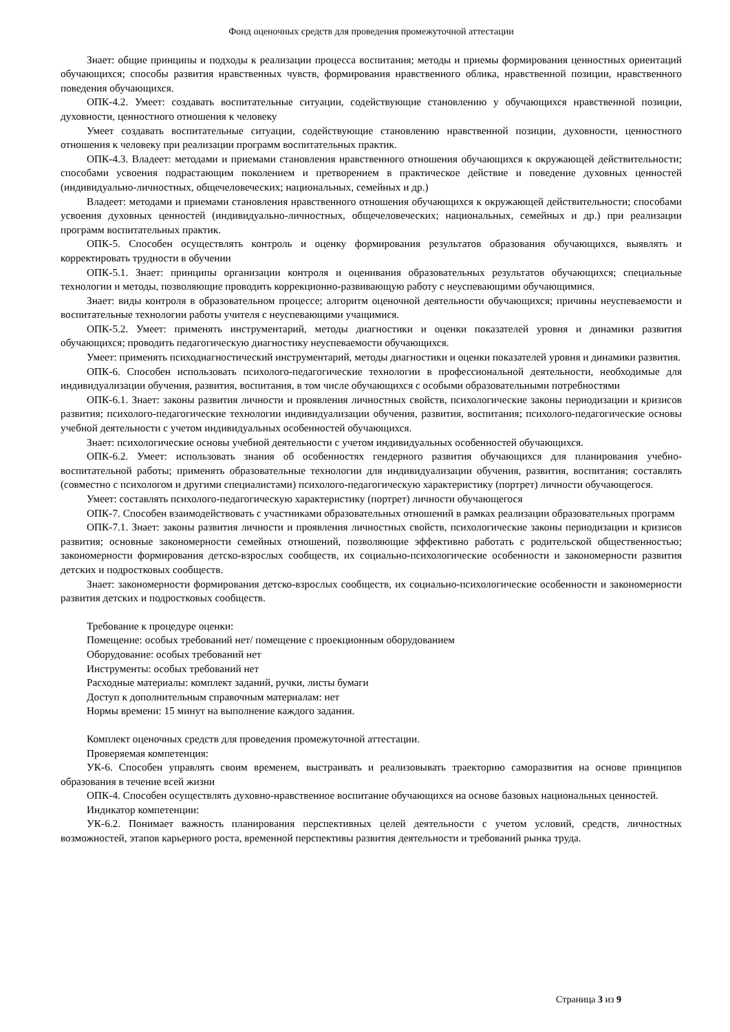Фонд оценочных средств для проведения промежуточной аттестации
Знает: общие принципы и подходы к реализации процесса воспитания; методы и приемы формирования ценностных ориентаций обучающихся; способы развития нравственных чувств, формирования нравственного облика, нравственной позиции, нравственного поведения обучающихся.
ОПК-4.2. Умеет: создавать воспитательные ситуации, содействующие становлению у обучающихся нравственной позиции, духовности, ценностного отношения к человеку
Умеет создавать воспитательные ситуации, содействующие становлению нравственной позиции, духовности, ценностного отношения к человеку при реализации программ воспитательных практик.
ОПК-4.3. Владеет: методами и приемами становления нравственного отношения обучающихся к окружающей действительности; способами усвоения подрастающим поколением и претворением в практическое действие и поведение духовных ценностей (индивидуально-личностных, общечеловеческих; национальных, семейных и др.)
Владеет: методами и приемами становления нравственного отношения обучающихся к окружающей действительности; способами усвоения духовных ценностей (индивидуально-личностных, общечеловеческих; национальных, семейных и др.) при реализации программ воспитательных практик.
ОПК-5. Способен осуществлять контроль и оценку формирования результатов образования обучающихся, выявлять и корректировать трудности в обучении
ОПК-5.1. Знает: принципы организации контроля и оценивания образовательных результатов обучающихся; специальные технологии и методы, позволяющие проводить коррекционно-развивающую работу с неуспевающими обучающимися.
Знает: виды контроля в образовательном процессе; алгоритм оценочной деятельности обучающихся; причины неуспеваемости и воспитательные технологии работы учителя с неуспевающими учащимися.
ОПК-5.2. Умеет: применять инструментарий, методы диагностики и оценки показателей уровня и динамики развития обучающихся; проводить педагогическую диагностику неуспеваемости обучающихся.
Умеет: применять психодиагностический инструментарий, методы диагностики и оценки показателей уровня и динамики развития.
ОПК-6. Способен использовать психолого-педагогические технологии в профессиональной деятельности, необходимые для индивидуализации обучения, развития, воспитания, в том числе обучающихся с особыми образовательными потребностями
ОПК-6.1. Знает: законы развития личности и проявления личностных свойств, психологические законы периодизации и кризисов развития; психолого-педагогические технологии индивидуализации обучения, развития, воспитания; психолого-педагогические основы учебной деятельности с учетом индивидуальных особенностей обучающихся.
Знает: психологические основы учебной деятельности с учетом индивидуальных особенностей обучающихся.
ОПК-6.2. Умеет: использовать знания об особенностях гендерного развития обучающихся для планирования учебно-воспитательной работы; применять образовательные технологии для индивидуализации обучения, развития, воспитания; составлять (совместно с психологом и другими специалистами) психолого-педагогическую характеристику (портрет) личности обучающегося.
Умеет: составлять психолого-педагогическую характеристику (портрет) личности обучающегося
ОПК-7. Способен взаимодействовать с участниками образовательных отношений в рамках реализации образовательных программ
ОПК-7.1. Знает: законы развития личности и проявления личностных свойств, психологические законы периодизации и кризисов развития; основные закономерности семейных отношений, позволяющие эффективно работать с родительской общественностью; закономерности формирования детско-взрослых сообществ, их социально-психологические особенности и закономерности развития детских и подростковых сообществ.
Знает: закономерности формирования детско-взрослых сообществ, их социально-психологические особенности и закономерности развития детских и подростковых сообществ.
Требование к процедуре оценки:
Помещение: особых требований нет/ помещение с проекционным оборудованием
Оборудование: особых требований нет
Инструменты: особых требований нет
Расходные материалы: комплект заданий, ручки, листы бумаги
Доступ к дополнительным справочным материалам: нет
Нормы времени: 15 минут на выполнение каждого задания.
Комплект оценочных средств для проведения промежуточной аттестации.
Проверяемая компетенция:
УК-6. Способен управлять своим временем, выстраивать и реализовывать траекторию саморазвития на основе принципов образования в течение всей жизни
ОПК-4. Способен осуществлять духовно-нравственное воспитание обучающихся на основе базовых национальных ценностей.
Индикатор компетенции:
УК-6.2. Понимает важность планирования перспективных целей деятельности с учетом условий, средств, личностных возможностей, этапов карьерного роста, временной перспективы развития деятельности и требований рынка труда.
Страница 3 из 9